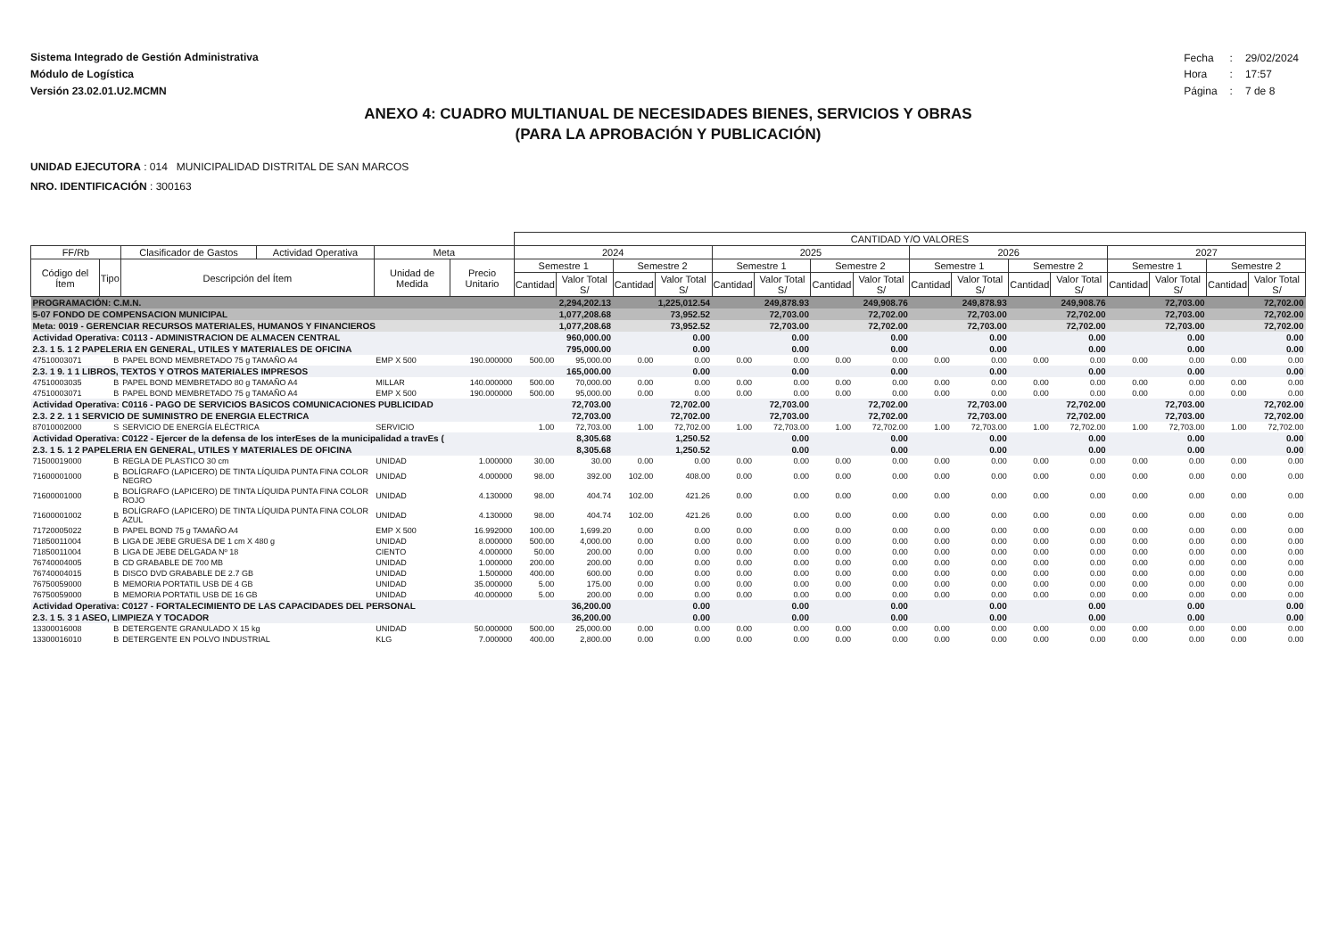Sistema Integrado de Gestión Administrativa
Módulo de Logística
Versión 23.02.01.U2.MCMN
| Fecha | : | 29/02/2024 |
| Hora | : | 17:57 |
| Página | : | 7 de 8 |
ANEXO 4: CUADRO MULTIANUAL DE NECESIDADES BIENES, SERVICIOS Y OBRAS
(PARA LA APROBACIÓN Y PUBLICACIÓN)
UNIDAD EJECUTORA : 014 MUNICIPALIDAD DISTRITAL DE SAN MARCOS
NRO. IDENTIFICACIÓN : 300163
| | | | | | | CANTIDAD Y/O VALORES | | | | | | | | | | | | | | | |
| --- | --- | --- | --- | --- | --- | --- | --- | --- | --- | --- | --- | --- | --- | --- | --- | --- | --- | --- | --- | --- | --- |
| FF/Rb | | Clasificador de Gastos | Actividad Operativa | Meta | | 2024 | | | | 2025 | | | | 2026 | | | | 2027 | | | |
| Código del Ítem | Tipo | Descripción del Ítem | | Unidad de Medida | Precio Unitario | Semestre 1 | | Semestre 2 | | Semestre 1 | | Semestre 2 | | Semestre 1 | | Semestre 2 | | Semestre 1 | | Semestre 2 | |
| | | | | | | Cantidad | Valor Total S/ | Cantidad | Valor Total S/ | Cantidad | Valor Total S/ | Cantidad | Valor Total S/ | Cantidad | Valor Total S/ | Cantidad | Valor Total S/ | Cantidad | Valor Total S/ | Cantidad | Valor Total S/ |
| PROGRAMACIÓN: C.M.N. | | | | | | 2,294,202.13 | | 1,225,012.54 | | 249,878.93 | | 249,908.76 | | 249,878.93 | | 249,908.76 | | 72,703.00 | | 72,702.00 | |
| 5-07 FONDO DE COMPENSACION MUNICIPAL | | | | | | 1,077,208.68 | | 73,952.52 | | 72,703.00 | | 72,702.00 | | 72,703.00 | | 72,702.00 | | 72,703.00 | | 72,702.00 | |
| Meta: 0019 - GERENCIAR RECURSOS MATERIALES, HUMANOS Y FINANCIEROS | | | | | | 1,077,208.68 | | 73,952.52 | | 72,703.00 | | 72,702.00 | | 72,703.00 | | 72,702.00 | | 72,703.00 | | 72,702.00 | |
| Actividad Operativa: C0113 - ADMINISTRACION DE ALMACEN CENTRAL | | | | | | 960,000.00 | | 0.00 | | 0.00 | | 0.00 | | 0.00 | | 0.00 | | 0.00 | | 0.00 | |
| 2.3. 1 5. 1 2 PAPELERIA EN GENERAL, UTILES Y MATERIALES DE OFICINA | | | | | | 795,000.00 | | 0.00 | | 0.00 | | 0.00 | | 0.00 | | 0.00 | | 0.00 | | 0.00 | |
| 47510003071 | B | PAPEL BOND MEMBRETADO 75 g TAMAÑO A4 | | EMP X 500 | 190.000000 | 500.00 | 95,000.00 | 0.00 | 0.00 | 0.00 | 0.00 | 0.00 | 0.00 | 0.00 | 0.00 | 0.00 | 0.00 | 0.00 | 0.00 | 0.00 | 0.00 |
| 2.3. 1 9. 1 1 LIBROS, TEXTOS Y OTROS MATERIALES IMPRESOS | | | | | | 165,000.00 | | 0.00 | | 0.00 | | 0.00 | | 0.00 | | 0.00 | | 0.00 | | 0.00 | |
| 47510003035 | B | PAPEL BOND MEMBRETADO 80 g TAMAÑO A4 | | MILLAR | 140.000000 | 500.00 | 70,000.00 | 0.00 | 0.00 | 0.00 | 0.00 | 0.00 | 0.00 | 0.00 | 0.00 | 0.00 | 0.00 | 0.00 | 0.00 | 0.00 | 0.00 |
| 47510003071 | B | PAPEL BOND MEMBRETADO 75 g TAMAÑO A4 | | EMP X 500 | 190.000000 | 500.00 | 95,000.00 | 0.00 | 0.00 | 0.00 | 0.00 | 0.00 | 0.00 | 0.00 | 0.00 | 0.00 | 0.00 | 0.00 | 0.00 | 0.00 | 0.00 |
| Actividad Operativa: C0116 - PAGO DE SERVICIOS BASICOS COMUNICACIONES PUBLICIDAD | | | | | | 72,703.00 | | 72,702.00 | | 72,703.00 | | 72,702.00 | | 72,703.00 | | 72,702.00 | | 72,703.00 | | 72,702.00 | |
| 2.3. 2 2. 1 1 SERVICIO DE SUMINISTRO DE ENERGIA ELECTRICA | | | | | | 72,703.00 | | 72,702.00 | | 72,703.00 | | 72,702.00 | | 72,703.00 | | 72,702.00 | | 72,703.00 | | 72,702.00 | |
| 87010002000 | S | SERVICIO DE ENERGÍA ELÉCTRICA | | SERVICIO | | 1.00 | 72,703.00 | 1.00 | 72,702.00 | 1.00 | 72,703.00 | 1.00 | 72,702.00 | 1.00 | 72,703.00 | 1.00 | 72,702.00 | 1.00 | 72,703.00 | 1.00 | 72,702.00 |
| Actividad Operativa: C0122 - Ejercer de la defensa de los interEses de la municipalidad a travEs ( | | | | | | 8,305.68 | | 1,250.52 | | 0.00 | | 0.00 | | 0.00 | | 0.00 | | 0.00 | | 0.00 | |
| 2.3. 1 5. 1 2 PAPELERIA EN GENERAL, UTILES Y MATERIALES DE OFICINA | | | | | | 8,305.68 | | 1,250.52 | | 0.00 | | 0.00 | | 0.00 | | 0.00 | | 0.00 | | 0.00 | |
| 71500019000 | B | REGLA DE PLASTICO 30 cm | | UNIDAD | 1.000000 | 30.00 | 30.00 | 0.00 | 0.00 | 0.00 | 0.00 | 0.00 | 0.00 | 0.00 | 0.00 | 0.00 | 0.00 | 0.00 | 0.00 | 0.00 | 0.00 |
| 71600001000 | B | BOLÍGRAFO (LAPICERO) DE TINTA LÍQUIDA PUNTA FINA COLOR NEGRO | | UNIDAD | 4.000000 | 98.00 | 392.00 | 102.00 | 408.00 | 0.00 | 0.00 | 0.00 | 0.00 | 0.00 | 0.00 | 0.00 | 0.00 | 0.00 | 0.00 | 0.00 | 0.00 |
| 71600001000 | B | BOLÍGRAFO (LAPICERO) DE TINTA LÍQUIDA PUNTA FINA COLOR ROJO | | UNIDAD | 4.130000 | 98.00 | 404.74 | 102.00 | 421.26 | 0.00 | 0.00 | 0.00 | 0.00 | 0.00 | 0.00 | 0.00 | 0.00 | 0.00 | 0.00 | 0.00 | 0.00 |
| 71600001002 | B | BOLÍGRAFO (LAPICERO) DE TINTA LÍQUIDA PUNTA FINA COLOR AZUL | | UNIDAD | 4.130000 | 98.00 | 404.74 | 102.00 | 421.26 | 0.00 | 0.00 | 0.00 | 0.00 | 0.00 | 0.00 | 0.00 | 0.00 | 0.00 | 0.00 | 0.00 | 0.00 |
| 71720005022 | B | PAPEL BOND 75 g TAMAÑO A4 | | EMP X 500 | 16.992000 | 100.00 | 1,699.20 | 0.00 | 0.00 | 0.00 | 0.00 | 0.00 | 0.00 | 0.00 | 0.00 | 0.00 | 0.00 | 0.00 | 0.00 | 0.00 | 0.00 |
| 71850011004 | B | LIGA DE JEBE GRUESA DE 1 cm X 480 g | | UNIDAD | 8.000000 | 500.00 | 4,000.00 | 0.00 | 0.00 | 0.00 | 0.00 | 0.00 | 0.00 | 0.00 | 0.00 | 0.00 | 0.00 | 0.00 | 0.00 | 0.00 | 0.00 |
| 71850011004 | B | LIGA DE JEBE DELGADA Nº 18 | | CIENTO | 4.000000 | 50.00 | 200.00 | 0.00 | 0.00 | 0.00 | 0.00 | 0.00 | 0.00 | 0.00 | 0.00 | 0.00 | 0.00 | 0.00 | 0.00 | 0.00 | 0.00 |
| 76740004005 | B | CD GRABABLE DE 700 MB | | UNIDAD | 1.000000 | 200.00 | 200.00 | 0.00 | 0.00 | 0.00 | 0.00 | 0.00 | 0.00 | 0.00 | 0.00 | 0.00 | 0.00 | 0.00 | 0.00 | 0.00 | 0.00 |
| 76740004015 | B | DISCO DVD GRABABLE DE 2.7 GB | | UNIDAD | 1.500000 | 400.00 | 600.00 | 0.00 | 0.00 | 0.00 | 0.00 | 0.00 | 0.00 | 0.00 | 0.00 | 0.00 | 0.00 | 0.00 | 0.00 | 0.00 | 0.00 |
| 76750059000 | B | MEMORIA PORTATIL USB DE 4 GB | | UNIDAD | 35.000000 | 5.00 | 175.00 | 0.00 | 0.00 | 0.00 | 0.00 | 0.00 | 0.00 | 0.00 | 0.00 | 0.00 | 0.00 | 0.00 | 0.00 | 0.00 | 0.00 |
| 76750059000 | B | MEMORIA PORTATIL USB DE 16 GB | | UNIDAD | 40.000000 | 5.00 | 200.00 | 0.00 | 0.00 | 0.00 | 0.00 | 0.00 | 0.00 | 0.00 | 0.00 | 0.00 | 0.00 | 0.00 | 0.00 | 0.00 | 0.00 |
| Actividad Operativa: C0127 - FORTALECIMIENTO DE LAS CAPACIDADES DEL PERSONAL | | | | | | 36,200.00 | | 0.00 | | 0.00 | | 0.00 | | 0.00 | | 0.00 | | 0.00 | | 0.00 | |
| 2.3. 1 5. 3 1 ASEO, LIMPIEZA Y TOCADOR | | | | | | 36,200.00 | | 0.00 | | 0.00 | | 0.00 | | 0.00 | | 0.00 | | 0.00 | | 0.00 | |
| 13300016008 | B | DETERGENTE GRANULADO X 15 kg | | UNIDAD | 50.000000 | 500.00 | 25,000.00 | 0.00 | 0.00 | 0.00 | 0.00 | 0.00 | 0.00 | 0.00 | 0.00 | 0.00 | 0.00 | 0.00 | 0.00 | 0.00 | 0.00 |
| 13300016010 | B | DETERGENTE EN POLVO INDUSTRIAL | | KLG | 7.000000 | 400.00 | 2,800.00 | 0.00 | 0.00 | 0.00 | 0.00 | 0.00 | 0.00 | 0.00 | 0.00 | 0.00 | 0.00 | 0.00 | 0.00 | 0.00 | 0.00 |